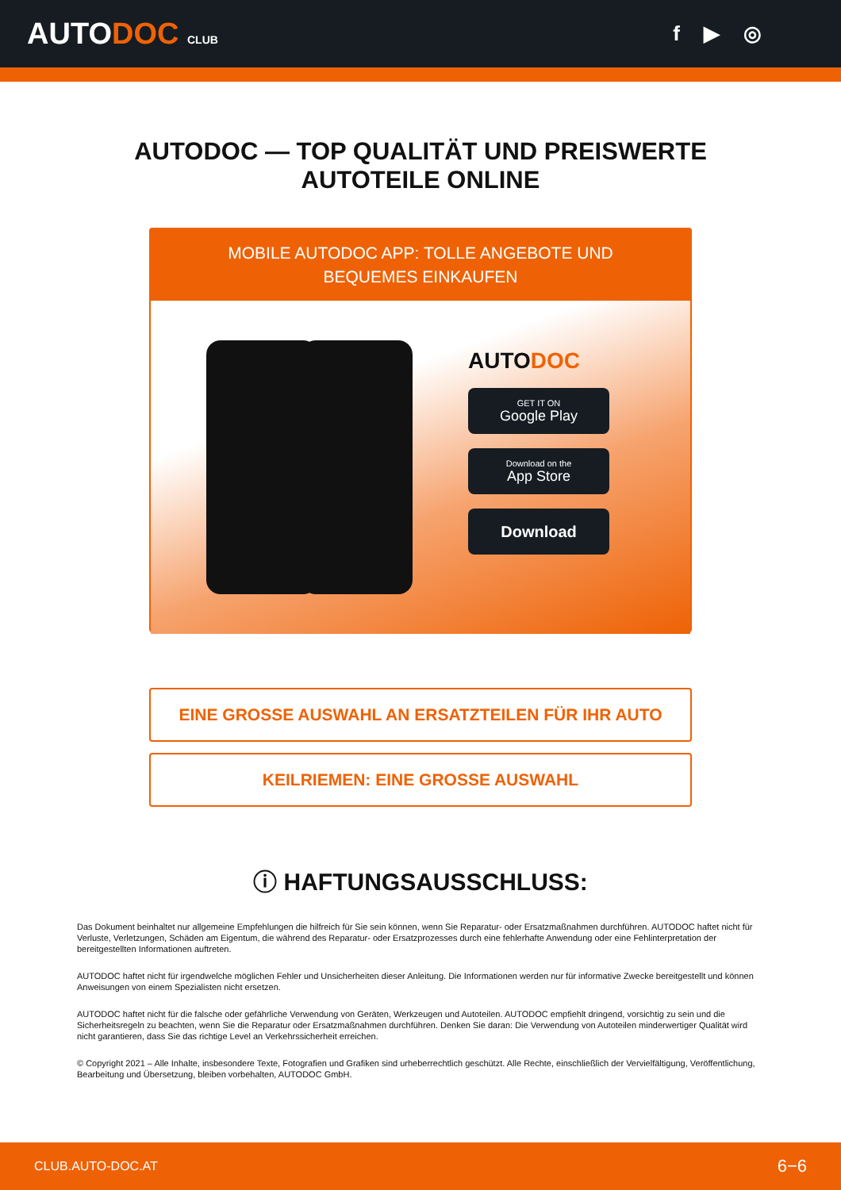AUTODOC CLUB
f ▶ ◎
AUTODOC — TOP QUALITÄT UND PREISWERTE
AUTOTEILE ONLINE
MOBILE AUTODOC APP: TOLLE ANGEBOTE UND BEQUEMES EINKAUFEN
AUTODOC
GET IT ON
Google Play
Download on the
App Store
Download
EINE GROSSE AUSWAHL AN ERSATZTEILEN FÜR IHR AUTO
KEILRIEMEN: EINE GROSSE AUSWAHL
ⓘ HAFTUNGSAUSSCHLUSS:
Das Dokument beinhaltet nur allgemeine Empfehlungen die hilfreich für Sie sein können, wenn Sie Reparatur- oder Ersatzmaßnahmen durchführen. AUTODOC haftet nicht für Verluste, Verletzungen, Schäden am Eigentum, die während des Reparatur- oder Ersatzprozesses durch eine fehlerhafte Anwendung oder eine Fehlinterpretation der bereitgestellten Informationen auftreten.
AUTODOC haftet nicht für irgendwelche möglichen Fehler und Unsicherheiten dieser Anleitung. Die Informationen werden nur für informative Zwecke bereitgestellt und können Anweisungen von einem Spezialisten nicht ersetzen.
AUTODOC haftet nicht für die falsche oder gefährliche Verwendung von Geräten, Werkzeugen und Autoteilen. AUTODOC empfiehlt dringend, vorsichtig zu sein und die Sicherheitsregeln zu beachten, wenn Sie die Reparatur oder Ersatzmaßnahmen durchführen. Denken Sie daran: Die Verwendung von Autoteilen minderwertiger Qualität wird nicht garantieren, dass Sie das richtige Level an Verkehrssicherheit erreichen.
© Copyright 2021 – Alle Inhalte, insbesondere Texte, Fotografien und Grafiken sind urheberrechtlich geschützt. Alle Rechte, einschließlich der Vervielfältigung, Veröffentlichung, Bearbeitung und Übersetzung, bleiben vorbehalten, AUTODOC GmbH.
CLUB.AUTO-DOC.AT 6−6